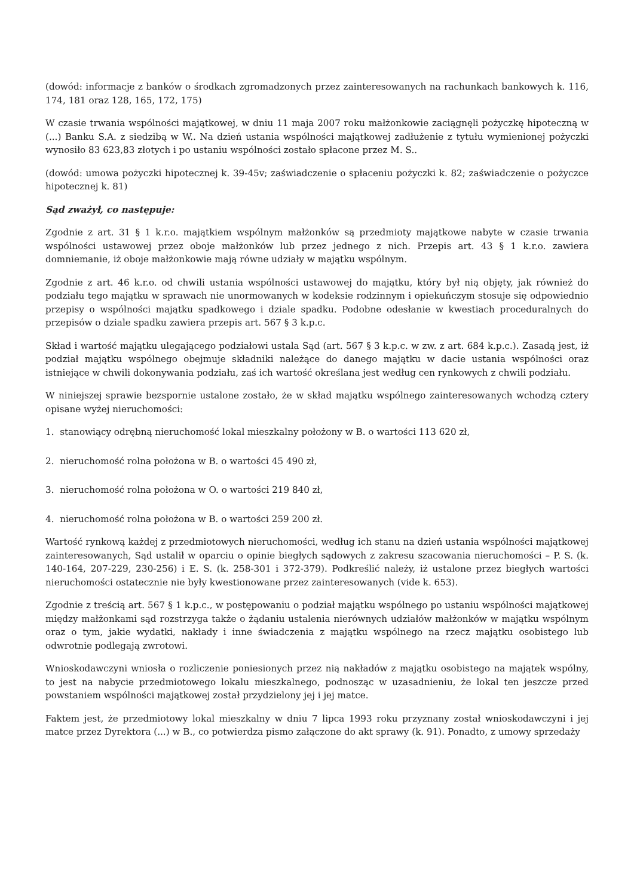(dowód: informacje z banków o środkach zgromadzonych przez zainteresowanych na rachunkach bankowych k. 116, 174, 181 oraz 128, 165, 172, 175)
W czasie trwania wspólności majątkowej, w dniu 11 maja 2007 roku małżonkowie zaciągnęli pożyczkę hipoteczną w (...) Banku S.A. z siedzibą w W.. Na dzień ustania wspólności majątkowej zadłużenie z tytułu wymienionej pożyczki wynosiło 83 623,83 złotych i po ustaniu wspólności zostało spłacone przez M. S..
(dowód: umowa pożyczki hipotecznej k. 39-45v; zaświadczenie o spłaceniu pożyczki k. 82; zaświadczenie o pożyczce hipotecznej k. 81)
Sąd zważył, co następuje:
Zgodnie z art. 31 § 1 k.r.o. majątkiem wspólnym małżonków są przedmioty majątkowe nabyte w czasie trwania wspólności ustawowej przez oboje małżonków lub przez jednego z nich. Przepis art. 43 § 1 k.r.o. zawiera domniemanie, iż oboje małżonkowie mają równe udziały w majątku wspólnym.
Zgodnie z art. 46 k.r.o. od chwili ustania wspólności ustawowej do majątku, który był nią objęty, jak również do podziału tego majątku w sprawach nie unormowanych w kodeksie rodzinnym i opiekuńczym stosuje się odpowiednio przepisy o wspólności majątku spadkowego i dziale spadku. Podobne odesłanie w kwestiach proceduralnych do przepisów o dziale spadku zawiera przepis art. 567 § 3 k.p.c.
Skład i wartość majątku ulegającego podziałowi ustala Sąd (art. 567 § 3 k.p.c. w zw. z art. 684 k.p.c.). Zasadą jest, iż podział majątku wspólnego obejmuje składniki należące do danego majątku w dacie ustania wspólności oraz istniejące w chwili dokonywania podziału, zaś ich wartość określana jest według cen rynkowych z chwili podziału.
W niniejszej sprawie bezspornie ustalone zostało, że w skład majątku wspólnego zainteresowanych wchodzą cztery opisane wyżej nieruchomości:
1. stanowiący odrębną nieruchomość lokal mieszkalny położony w B. o wartości 113 620 zł,
2. nieruchomość rolna położona w B. o wartości 45 490 zł,
3. nieruchomość rolna położona w O. o wartości 219 840 zł,
4. nieruchomość rolna położona w B. o wartości 259 200 zł.
Wartość rynkową każdej z przedmiotowych nieruchomości, według ich stanu na dzień ustania wspólności majątkowej zainteresowanych, Sąd ustalił w oparciu o opinie biegłych sądowych z zakresu szacowania nieruchomości – P. S. (k. 140-164, 207-229, 230-256) i E. S. (k. 258-301 i 372-379). Podkreślić należy, iż ustalone przez biegłych wartości nieruchomości ostatecznie nie były kwestionowane przez zainteresowanych (vide k. 653).
Zgodnie z treścią art. 567 § 1 k.p.c., w postępowaniu o podział majątku wspólnego po ustaniu wspólności majątkowej między małżonkami sąd rozstrzyga także o żądaniu ustalenia nierównych udziałów małżonków w majątku wspólnym oraz o tym, jakie wydatki, nakłady i inne świadczenia z majątku wspólnego na rzecz majątku osobistego lub odwrotnie podlegają zwrotowi.
Wnioskodawczyni wniosła o rozliczenie poniesionych przez nią nakładów z majątku osobistego na majątek wspólny, to jest na nabycie przedmiotowego lokalu mieszkalnego, podnosząc w uzasadnieniu, że lokal ten jeszcze przed powstaniem wspólności majątkowej został przydzielony jej i jej matce.
Faktem jest, że przedmiotowy lokal mieszkalny w dniu 7 lipca 1993 roku przyznany został wnioskodawczyni i jej matce przez Dyrektora (...) w B., co potwierdza pismo załączone do akt sprawy (k. 91). Ponadto, z umowy sprzedaży